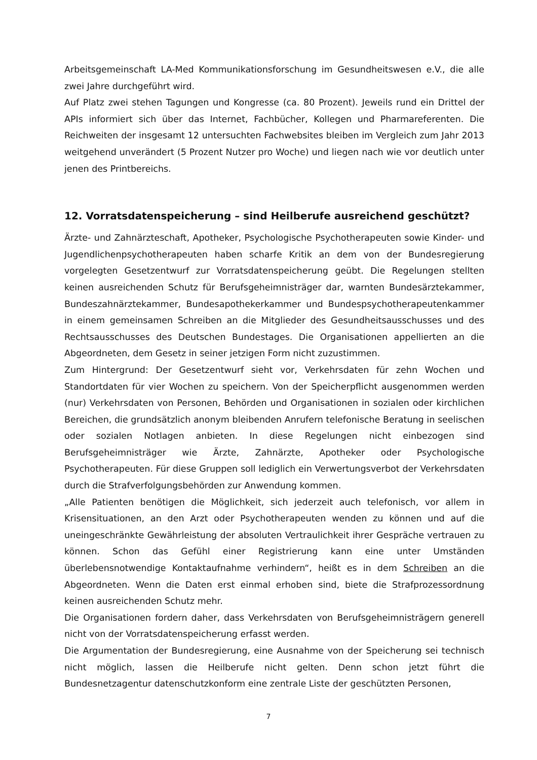Arbeitsgemeinschaft LA-Med Kommunikationsforschung im Gesundheitswesen e.V., die alle zwei Jahre durchgeführt wird.
Auf Platz zwei stehen Tagungen und Kongresse (ca. 80 Prozent). Jeweils rund ein Drittel der APIs informiert sich über das Internet, Fachbücher, Kollegen und Pharmareferenten. Die Reichweiten der insgesamt 12 untersuchten Fachwebsites bleiben im Vergleich zum Jahr 2013 weitgehend unverändert (5 Prozent Nutzer pro Woche) und liegen nach wie vor deutlich unter jenen des Printbereichs.
12. Vorratsdatenspeicherung – sind Heilberufe ausreichend geschützt?
Ärzte- und Zahnärzteschaft, Apotheker, Psychologische Psychotherapeuten sowie Kinder- und Jugendlichenpsychotherapeuten haben scharfe Kritik an dem von der Bundesregierung vorgelegten Gesetzentwurf zur Vorratsdatenspeicherung geübt. Die Regelungen stellten keinen ausreichenden Schutz für Berufsgeheimnisträger dar, warnten Bundesärztekammer, Bundeszahnärztekammer, Bundesapothekerkammer und Bundespsychotherapeutenkammer in einem gemeinsamen Schreiben an die Mitglieder des Gesundheitsausschusses und des Rechtsausschusses des Deutschen Bundestages. Die Organisationen appellierten an die Abgeordneten, dem Gesetz in seiner jetzigen Form nicht zuzustimmen.
Zum Hintergrund: Der Gesetzentwurf sieht vor, Verkehrsdaten für zehn Wochen und Standortdaten für vier Wochen zu speichern. Von der Speicherpflicht ausgenommen werden (nur) Verkehrsdaten von Personen, Behörden und Organisationen in sozialen oder kirchlichen Bereichen, die grundsätzlich anonym bleibenden Anrufern telefonische Beratung in seelischen oder sozialen Notlagen anbieten. In diese Regelungen nicht einbezogen sind Berufsgeheimnisträger wie Ärzte, Zahnärzte, Apotheker oder Psychologische Psychotherapeuten. Für diese Gruppen soll lediglich ein Verwertungsverbot der Verkehrsdaten durch die Strafverfolgungsbehörden zur Anwendung kommen.
„Alle Patienten benötigen die Möglichkeit, sich jederzeit auch telefonisch, vor allem in Krisensituationen, an den Arzt oder Psychotherapeuten wenden zu können und auf die uneingeschränkte Gewährleistung der absoluten Vertraulichkeit ihrer Gespräche vertrauen zu können. Schon das Gefühl einer Registrierung kann eine unter Umständen überlebensnotwendige Kontaktaufnahme verhindern“, heißt es in dem Schreiben an die Abgeordneten. Wenn die Daten erst einmal erhoben sind, biete die Strafprozessordnung keinen ausreichenden Schutz mehr.
Die Organisationen fordern daher, dass Verkehrsdaten von Berufsgeheimnisträgern generell nicht von der Vorratsdatenspeicherung erfasst werden.
Die Argumentation der Bundesregierung, eine Ausnahme von der Speicherung sei technisch nicht möglich, lassen die Heilberufe nicht gelten. Denn schon jetzt führt die Bundesnetzagentur datenschutzkonform eine zentrale Liste der geschützten Personen,
7